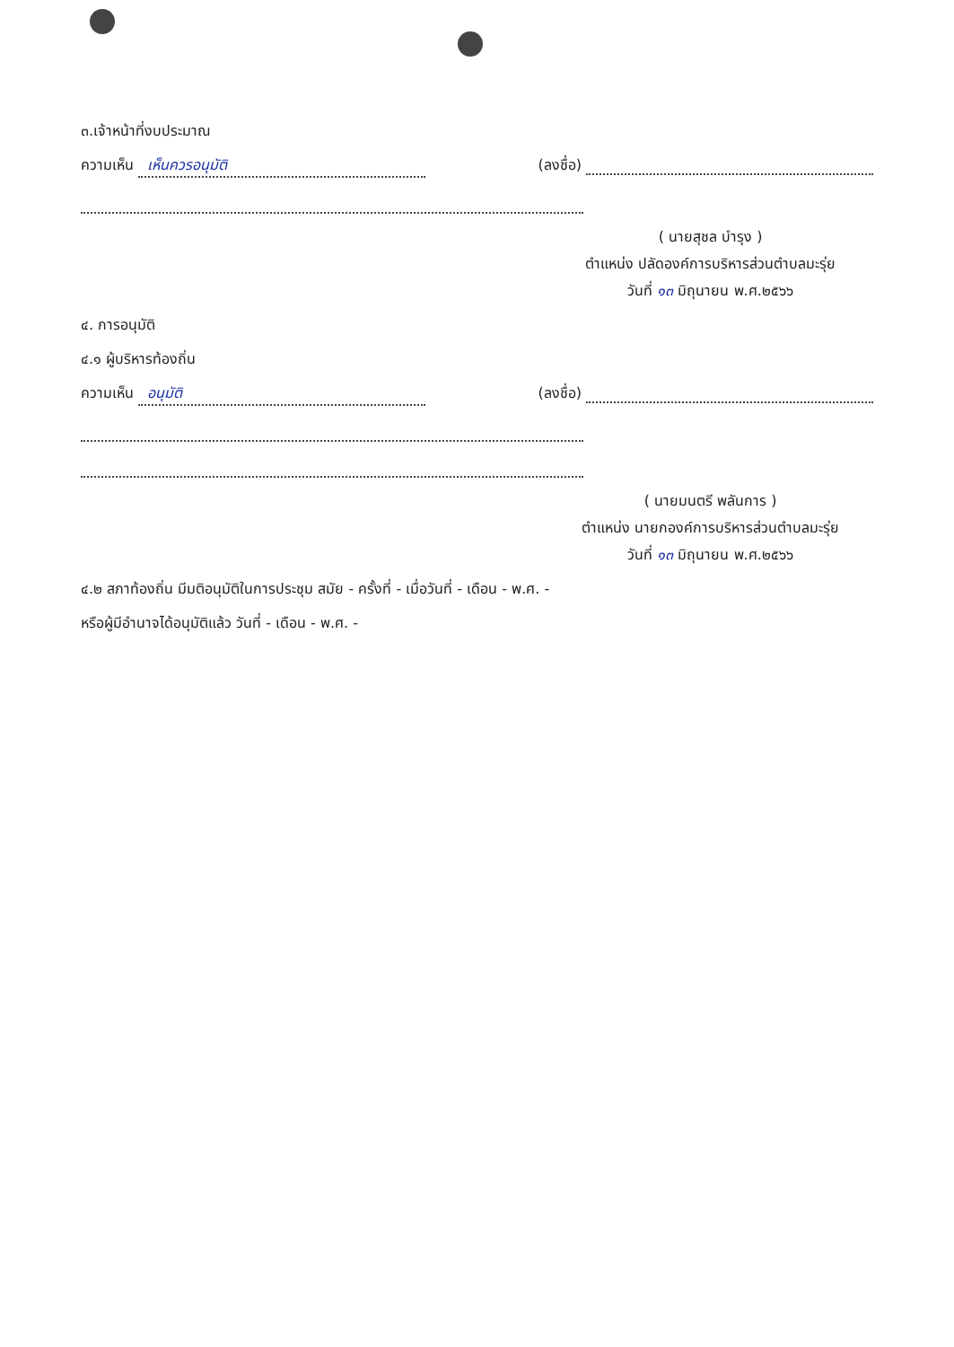๓.เจ้าหน้าที่งบประมาณ
ความเห็น เห็นควรอนุมัติ (ลงชื่อ)
( นายสุชล บำรุง )
ตำแหน่ง ปลัดองค์การบริหารส่วนตำบลมะรุ่ย
วันที่ ๑๓ มิถุนายน พ.ศ.๒๕๖๖
๔. การอนุมัติ
๔.๑ ผู้บริหารท้องถิ่น
ความเห็น อนุมัติ (ลงชื่อ)
( นายมนตรี พลันการ )
ตำแหน่ง นายกองค์การบริหารส่วนตำบลมะรุ่ย
วันที่ ๑๓ มิถุนายน พ.ศ.๒๕๖๖
๔.๒ สภาท้องถิ่น มีมติอนุมัติในการประชุม สมัย - ครั้งที่ - เมื่อวันที่ - เดือน - พ.ศ. -
หรือผู้มีอำนาจได้อนุมัติแล้ว วันที่ - เดือน - พ.ศ. -